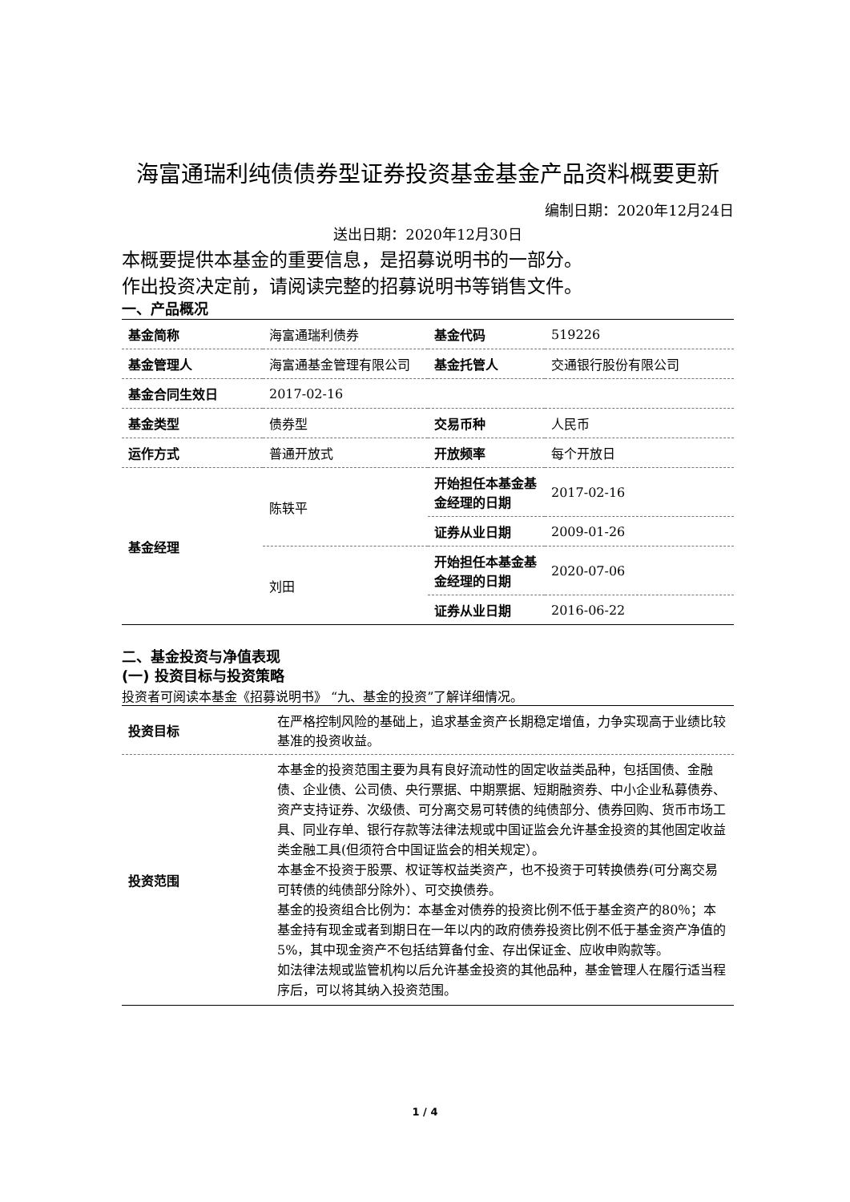海富通瑞利纯债债券型证券投资基金基金产品资料概要更新
编制日期：2020年12月24日
送出日期：2020年12月30日
本概要提供本基金的重要信息，是招募说明书的一部分。
作出投资决定前，请阅读完整的招募说明书等销售文件。
一、产品概况
| 基金简称 | 海富通瑞利债券 | 基金代码 | 519226 |
| 基金管理人 | 海富通基金管理有限公司 | 基金托管人 | 交通银行股份有限公司 |
| 基金合同生效日 | 2017-02-16 | | |
| 基金类型 | 债券型 | 交易币种 | 人民币 |
| 运作方式 | 普通开放式 | 开放频率 | 每个开放日 |
| 基金经理 | 陈轶平 | 开始担任本基金基金经理的日期 | 2017-02-16 |
| | | 证券从业日期 | 2009-01-26 |
| | 刘田 | 开始担任本基金基金经理的日期 | 2020-07-06 |
| | | 证券从业日期 | 2016-06-22 |
二、基金投资与净值表现
(一) 投资目标与投资策略
投资者可阅读本基金《招募说明书》 “九、基金的投资”了解详细情况。
| 投资目标 | 在严格控制风险的基础上，追求基金资产长期稳定增值，力争实现高于业绩比较基准的投资收益。 |
| 投资范围 | 本基金的投资范围主要为具有良好流动性的固定收益类品种，包括国债、金融债、企业债、公司债、央行票据、中期票据、短期融资券、中小企业私募债券、资产支持证券、次级债、可分离交易可转债的纯债部分、债券回购、货币市场工具、同业存单、银行存款等法律法规或中国证监会允许基金投资的其他固定收益类金融工具(但须符合中国证监会的相关规定）。 本基金不投资于股票、权证等权益类资产，也不投资于可转换债券(可分离交易可转债的纯债部分除外）、可交换债券。 基金的投资组合比例为：本基金对债券的投资比例不低于基金资产的80％；本基金持有现金或者到期日在一年以内的政府债券投资比例不低于基金资产净值的5%，其中现金资产不包括结算备付金、存出保证金、应收申购款等。 如法律法规或监管机构以后允许基金投资的其他品种，基金管理人在履行适当程序后，可以将其纳入投资范围。 |
1 / 4